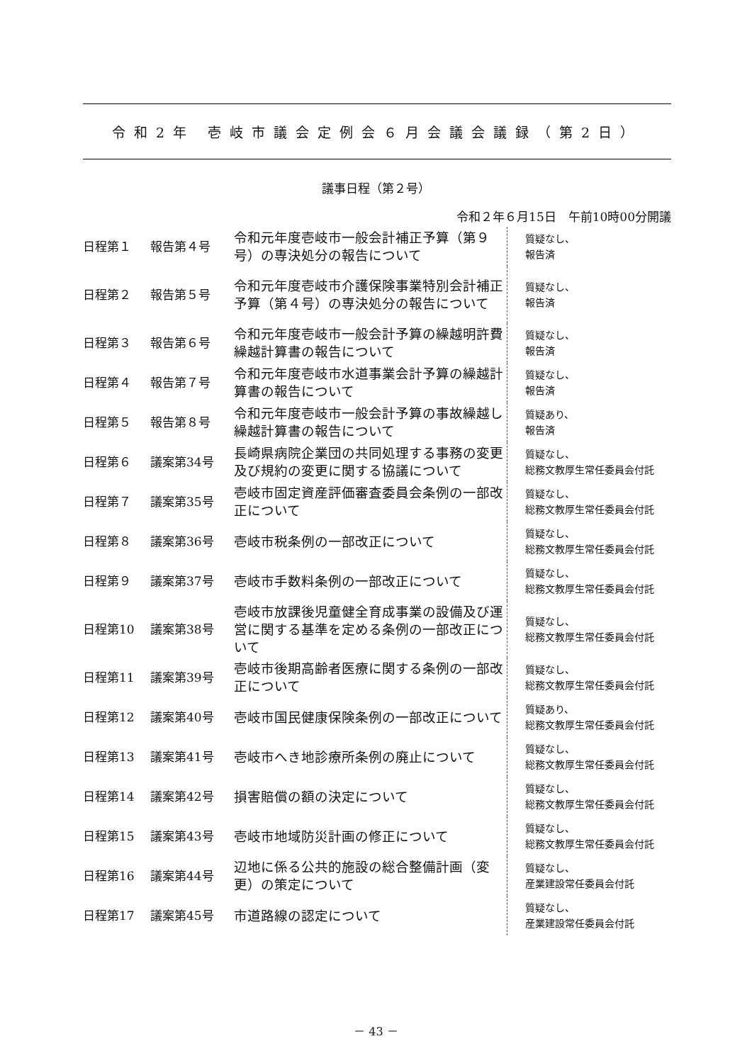令和2年 壱岐市議会定例会６月会議会議録（第2日）
議事日程（第２号）
令和２年６月15日　午前10時00分開議
| 日程第１ | 報告第４号 | 令和元年度壱岐市一般会計補正予算（第９号）の専決処分の報告について | 質疑なし、 報告済 |
| 日程第２ | 報告第５号 | 令和元年度壱岐市介護保険事業特別会計補正予算（第４号）の専決処分の報告について | 質疑なし、 報告済 |
| 日程第３ | 報告第６号 | 令和元年度壱岐市一般会計予算の繰越明許費繰越計算書の報告について | 質疑なし、 報告済 |
| 日程第４ | 報告第７号 | 令和元年度壱岐市水道事業会計予算の繰越計算書の報告について | 質疑なし、 報告済 |
| 日程第５ | 報告第８号 | 令和元年度壱岐市一般会計予算の事故繰越し繰越計算書の報告について | 質疑あり、 報告済 |
| 日程第６ | 議案第34号 | 長崎県病院企業団の共同処理する事務の変更及び規約の変更に関する協議について | 質疑なし、 総務文教厚生常任委員会付託 |
| 日程第７ | 議案第35号 | 壱岐市固定資産評価審査委員会条例の一部改正について | 質疑なし、 総務文教厚生常任委員会付託 |
| 日程第８ | 議案第36号 | 壱岐市税条例の一部改正について | 質疑なし、 総務文教厚生常任委員会付託 |
| 日程第９ | 議案第37号 | 壱岐市手数料条例の一部改正について | 質疑なし、 総務文教厚生常任委員会付託 |
| 日程第10 | 議案第38号 | 壱岐市放課後児童健全育成事業の設備及び運営に関する基準を定める条例の一部改正について | 質疑なし、 総務文教厚生常任委員会付託 |
| 日程第11 | 議案第39号 | 壱岐市後期高齢者医療に関する条例の一部改正について | 質疑なし、 総務文教厚生常任委員会付託 |
| 日程第12 | 議案第40号 | 壱岐市国民健康保険条例の一部改正について | 質疑あり、 総務文教厚生常任委員会付託 |
| 日程第13 | 議案第41号 | 壱岐市へき地診療所条例の廃止について | 質疑なし、 総務文教厚生常任委員会付託 |
| 日程第14 | 議案第42号 | 損害賠償の額の決定について | 質疑なし、 総務文教厚生常任委員会付託 |
| 日程第15 | 議案第43号 | 壱岐市地域防災計画の修正について | 質疑なし、 総務文教厚生常任委員会付託 |
| 日程第16 | 議案第44号 | 辺地に係る公共的施設の総合整備計画（変更）の策定について | 質疑なし、 産業建設常任委員会付託 |
| 日程第17 | 議案第45号 | 市道路線の認定について | 質疑なし、 産業建設常任委員会付託 |
－ 43 －